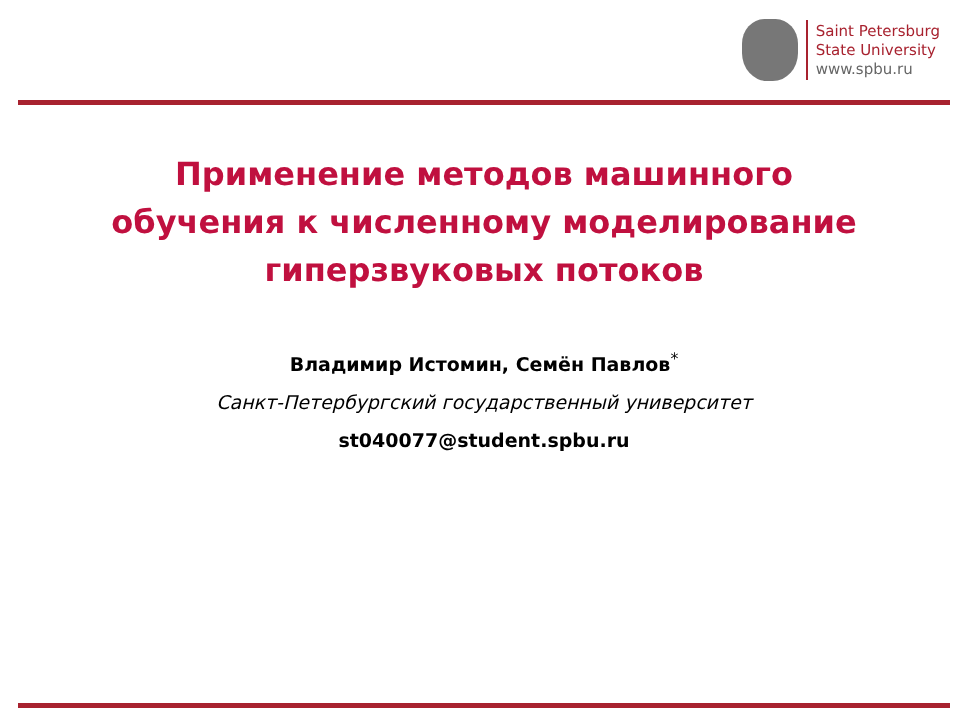Saint Petersburg
State University
www.spbu.ru
Применение методов машинного
обучения к численному моделирование
гиперзвуковых потоков
Владимир Истомин, Семён Павлов<sup>*</sup>
Санкт-Петербургский государственный университет
st040077@student.spbu.ru